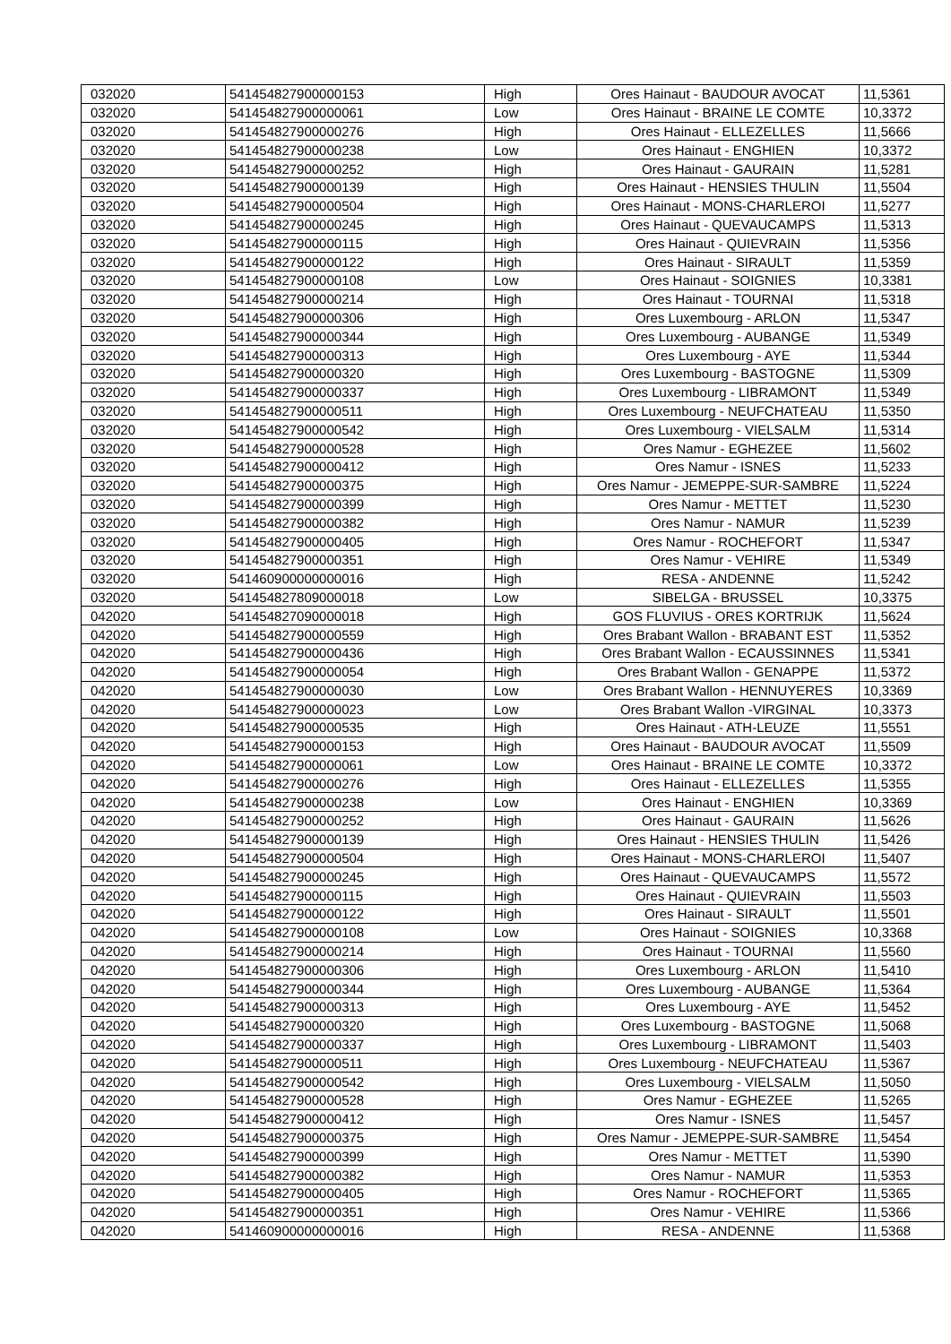| 032020 | 541454827900000153 | High | Ores Hainaut - BAUDOUR AVOCAT | 11,5361 |
| 032020 | 541454827900000061 | Low | Ores Hainaut - BRAINE LE COMTE | 10,3372 |
| 032020 | 541454827900000276 | High | Ores Hainaut - ELLEZELLES | 11,5666 |
| 032020 | 541454827900000238 | Low | Ores Hainaut - ENGHIEN | 10,3372 |
| 032020 | 541454827900000252 | High | Ores Hainaut - GAURAIN | 11,5281 |
| 032020 | 541454827900000139 | High | Ores Hainaut - HENSIES THULIN | 11,5504 |
| 032020 | 541454827900000504 | High | Ores Hainaut - MONS-CHARLEROI | 11,5277 |
| 032020 | 541454827900000245 | High | Ores Hainaut - QUEVAUCAMPS | 11,5313 |
| 032020 | 541454827900000115 | High | Ores Hainaut - QUIEVRAIN | 11,5356 |
| 032020 | 541454827900000122 | High | Ores Hainaut - SIRAULT | 11,5359 |
| 032020 | 541454827900000108 | Low | Ores Hainaut - SOIGNIES | 10,3381 |
| 032020 | 541454827900000214 | High | Ores Hainaut - TOURNAI | 11,5318 |
| 032020 | 541454827900000306 | High | Ores Luxembourg - ARLON | 11,5347 |
| 032020 | 541454827900000344 | High | Ores Luxembourg - AUBANGE | 11,5349 |
| 032020 | 541454827900000313 | High | Ores Luxembourg - AYE | 11,5344 |
| 032020 | 541454827900000320 | High | Ores Luxembourg - BASTOGNE | 11,5309 |
| 032020 | 541454827900000337 | High | Ores Luxembourg - LIBRAMONT | 11,5349 |
| 032020 | 541454827900000511 | High | Ores Luxembourg - NEUFCHATEAU | 11,5350 |
| 032020 | 541454827900000542 | High | Ores Luxembourg - VIELSALM | 11,5314 |
| 032020 | 541454827900000528 | High | Ores Namur - EGHEZEE | 11,5602 |
| 032020 | 541454827900000412 | High | Ores Namur - ISNES | 11,5233 |
| 032020 | 541454827900000375 | High | Ores Namur - JEMEPPE-SUR-SAMBRE | 11,5224 |
| 032020 | 541454827900000399 | High | Ores Namur - METTET | 11,5230 |
| 032020 | 541454827900000382 | High | Ores Namur - NAMUR | 11,5239 |
| 032020 | 541454827900000405 | High | Ores Namur - ROCHEFORT | 11,5347 |
| 032020 | 541454827900000351 | High | Ores Namur - VEHIRE | 11,5349 |
| 032020 | 541460900000000016 | High | RESA - ANDENNE | 11,5242 |
| 032020 | 541454827809000018 | Low | SIBELGA - BRUSSEL | 10,3375 |
| 042020 | 541454827090000018 | High | GOS FLUVIUS - ORES KORTRIJK | 11,5624 |
| 042020 | 541454827900000559 | High | Ores Brabant Wallon - BRABANT EST | 11,5352 |
| 042020 | 541454827900000436 | High | Ores Brabant Wallon - ECAUSSINNES | 11,5341 |
| 042020 | 541454827900000054 | High | Ores Brabant Wallon - GENAPPE | 11,5372 |
| 042020 | 541454827900000030 | Low | Ores Brabant Wallon - HENNUYERES | 10,3369 |
| 042020 | 541454827900000023 | Low | Ores Brabant Wallon -VIRGINAL | 10,3373 |
| 042020 | 541454827900000535 | High | Ores Hainaut - ATH-LEUZE | 11,5551 |
| 042020 | 541454827900000153 | High | Ores Hainaut - BAUDOUR AVOCAT | 11,5509 |
| 042020 | 541454827900000061 | Low | Ores Hainaut - BRAINE LE COMTE | 10,3372 |
| 042020 | 541454827900000276 | High | Ores Hainaut - ELLEZELLES | 11,5355 |
| 042020 | 541454827900000238 | Low | Ores Hainaut - ENGHIEN | 10,3369 |
| 042020 | 541454827900000252 | High | Ores Hainaut - GAURAIN | 11,5626 |
| 042020 | 541454827900000139 | High | Ores Hainaut - HENSIES THULIN | 11,5426 |
| 042020 | 541454827900000504 | High | Ores Hainaut - MONS-CHARLEROI | 11,5407 |
| 042020 | 541454827900000245 | High | Ores Hainaut - QUEVAUCAMPS | 11,5572 |
| 042020 | 541454827900000115 | High | Ores Hainaut - QUIEVRAIN | 11,5503 |
| 042020 | 541454827900000122 | High | Ores Hainaut - SIRAULT | 11,5501 |
| 042020 | 541454827900000108 | Low | Ores Hainaut - SOIGNIES | 10,3368 |
| 042020 | 541454827900000214 | High | Ores Hainaut - TOURNAI | 11,5560 |
| 042020 | 541454827900000306 | High | Ores Luxembourg - ARLON | 11,5410 |
| 042020 | 541454827900000344 | High | Ores Luxembourg - AUBANGE | 11,5364 |
| 042020 | 541454827900000313 | High | Ores Luxembourg - AYE | 11,5452 |
| 042020 | 541454827900000320 | High | Ores Luxembourg - BASTOGNE | 11,5068 |
| 042020 | 541454827900000337 | High | Ores Luxembourg - LIBRAMONT | 11,5403 |
| 042020 | 541454827900000511 | High | Ores Luxembourg - NEUFCHATEAU | 11,5367 |
| 042020 | 541454827900000542 | High | Ores Luxembourg - VIELSALM | 11,5050 |
| 042020 | 541454827900000528 | High | Ores Namur - EGHEZEE | 11,5265 |
| 042020 | 541454827900000412 | High | Ores Namur - ISNES | 11,5457 |
| 042020 | 541454827900000375 | High | Ores Namur - JEMEPPE-SUR-SAMBRE | 11,5454 |
| 042020 | 541454827900000399 | High | Ores Namur - METTET | 11,5390 |
| 042020 | 541454827900000382 | High | Ores Namur - NAMUR | 11,5353 |
| 042020 | 541454827900000405 | High | Ores Namur - ROCHEFORT | 11,5365 |
| 042020 | 541454827900000351 | High | Ores Namur - VEHIRE | 11,5366 |
| 042020 | 541460900000000016 | High | RESA - ANDENNE | 11,5368 |